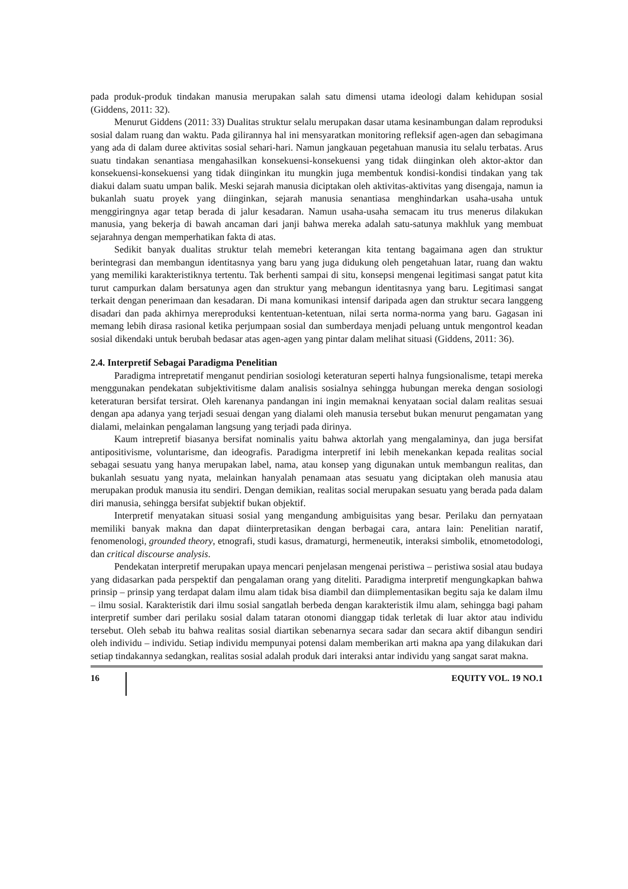pada produk-produk tindakan manusia merupakan salah satu dimensi utama ideologi dalam kehidupan sosial (Giddens, 2011: 32).
Menurut Giddens (2011: 33) Dualitas struktur selalu merupakan dasar utama kesinambungan dalam reproduksi sosial dalam ruang dan waktu. Pada gilirannya hal ini mensyaratkan monitoring refleksif agen-agen dan sebagimana yang ada di dalam duree aktivitas sosial sehari-hari. Namun jangkauan pegetahuan manusia itu selalu terbatas. Arus suatu tindakan senantiasa mengahasilkan konsekuensi-konsekuensi yang tidak diinginkan oleh aktor-aktor dan konsekuensi-konsekuensi yang tidak diinginkan itu mungkin juga membentuk kondisi-kondisi tindakan yang tak diakui dalam suatu umpan balik. Meski sejarah manusia diciptakan oleh aktivitas-aktivitas yang disengaja, namun ia bukanlah suatu proyek yang diinginkan, sejarah manusia senantiasa menghindarkan usaha-usaha untuk menggiringnya agar tetap berada di jalur kesadaran. Namun usaha-usaha semacam itu trus menerus dilakukan manusia, yang bekerja di bawah ancaman dari janji bahwa mereka adalah satu-satunya makhluk yang membuat sejarahnya dengan memperhatikan fakta di atas.
Sedikit banyak dualitas struktur telah memebri keterangan kita tentang bagaimana agen dan struktur berintegrasi dan membangun identitasnya yang baru yang juga didukung oleh pengetahuan latar, ruang dan waktu yang memiliki karakteristiknya tertentu. Tak berhenti sampai di situ, konsepsi mengenai legitimasi sangat patut kita turut campurkan dalam bersatunya agen dan struktur yang mebangun identitasnya yang baru. Legitimasi sangat terkait dengan penerimaan dan kesadaran. Di mana komunikasi intensif daripada agen dan struktur secara langgeng disadari dan pada akhirnya mereproduksi kententuan-ketentuan, nilai serta norma-norma yang baru. Gagasan ini memang lebih dirasa rasional ketika perjumpaan sosial dan sumberdaya menjadi peluang untuk mengontrol keadan sosial dikendaki untuk berubah bedasar atas agen-agen yang pintar dalam melihat situasi (Giddens, 2011: 36).
2.4. Interpretif Sebagai Paradigma Penelitian
Paradigma intrepretatif menganut pendirian sosiologi keteraturan seperti halnya fungsionalisme, tetapi mereka menggunakan pendekatan subjektivitisme dalam analisis sosialnya sehingga hubungan mereka dengan sosiologi keteraturan bersifat tersirat. Oleh karenanya pandangan ini ingin memaknai kenyataan social dalam realitas sesuai dengan apa adanya yang terjadi sesuai dengan yang dialami oleh manusia tersebut bukan menurut pengamatan yang dialami, melainkan pengalaman langsung yang terjadi pada dirinya.
Kaum intrepretif biasanya bersifat nominalis yaitu bahwa aktorlah yang mengalaminya, dan juga bersifat antipositivisme, voluntarisme, dan ideografis. Paradigma interpretif ini lebih menekankan kepada realitas social sebagai sesuatu yang hanya merupakan label, nama, atau konsep yang digunakan untuk membangun realitas, dan bukanlah sesuatu yang nyata, melainkan hanyalah penamaan atas sesuatu yang diciptakan oleh manusia atau merupakan produk manusia itu sendiri. Dengan demikian, realitas social merupakan sesuatu yang berada pada dalam diri manusia, sehingga bersifat subjektif bukan objektif.
Interpretif menyatakan situasi sosial yang mengandung ambiguisitas yang besar. Perilaku dan pernyataan memiliki banyak makna dan dapat diinterpretasikan dengan berbagai cara, antara lain: Penelitian naratif, fenomenologi, grounded theory, etnografi, studi kasus, dramaturgi, hermeneutik, interaksi simbolik, etnometodologi, dan critical discourse analysis.
Pendekatan interpretif merupakan upaya mencari penjelasan mengenai peristiwa – peristiwa sosial atau budaya yang didasarkan pada perspektif dan pengalaman orang yang diteliti. Paradigma interpretif mengungkapkan bahwa prinsip – prinsip yang terdapat dalam ilmu alam tidak bisa diambil dan diimplementasikan begitu saja ke dalam ilmu – ilmu sosial. Karakteristik dari ilmu sosial sangatlah berbeda dengan karakteristik ilmu alam, sehingga bagi paham interpretif sumber dari perilaku sosial dalam tataran otonomi dianggap tidak terletak di luar aktor atau individu tersebut. Oleh sebab itu bahwa realitas sosial diartikan sebenarnya secara sadar dan secara aktif dibangun sendiri oleh individu – individu. Setiap individu mempunyai potensi dalam memberikan arti makna apa yang dilakukan dari setiap tindakannya sedangkan, realitas sosial adalah produk dari interaksi antar individu yang sangat sarat makna.
16 EQUITY VOL. 19 NO.1